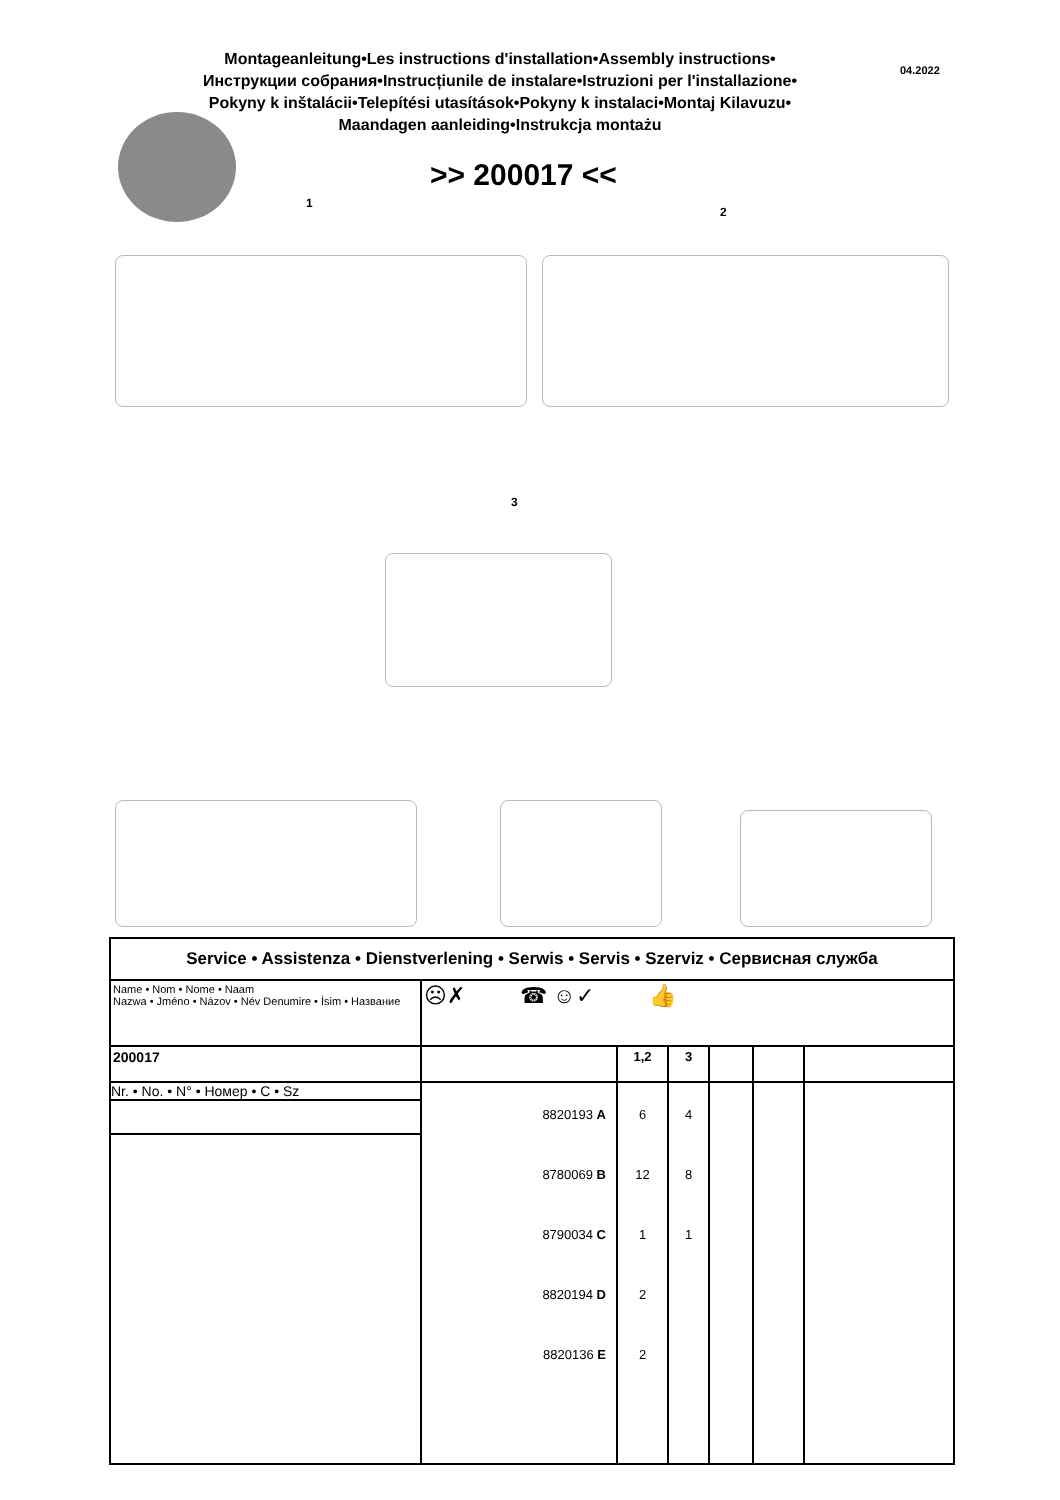Montageanleitung•Les instructions d'installation•Assembly instructions•
Инструкции собрания•Instrucțiunile de instalare•Istruzioni per l'installazione•
Pokyny k inštalácii•Telepítési utasítások•Pokyny k instalaci•Montaj Kilavuzu•
Maandagen aanleiding•Instrukcja montażu
04.2022
>> 200017 <<
1
2
3
| Service • Assistenza • Dienstverlening • Serwis • Servis • Szerviz • Сервисная служба | | | | | | |
| Name • Nom • Nome • Naam Nazwa • Jméno • Názov • Név Denumire • İsim • Название | ☹✗ ☎ ☺✓ 👍 | | | | | |
| 200017 | | 1,2 | 3 | | | |
| Nr. • No. • N° • Номер • C • Sz | 8820193 A 8780069 B 8790034 C 8820194 D 8820136 E | 6 12 1 2 2 | 4 8 1 | | | |